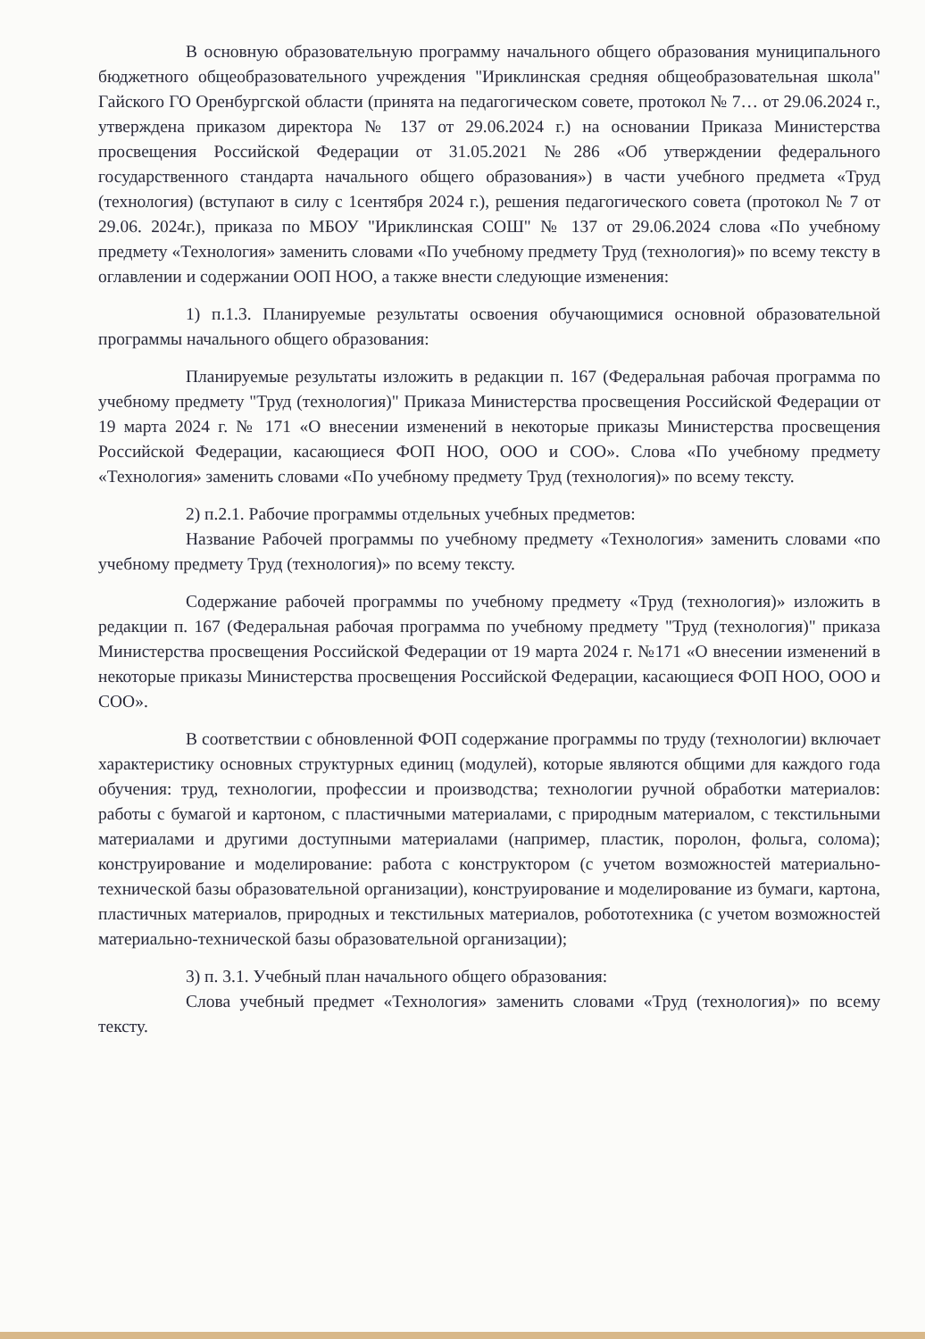В основную образовательную программу начального общего образования муниципального бюджетного общеобразовательного учреждения "Ириклинская средняя общеобразовательная школа" Гайского ГО Оренбургской области (принята на педагогическом совете, протокол № 7… от 29.06.2024 г., утверждена приказом директора № 137 от 29.06.2024 г.) на основании Приказа Министерства просвещения Российской Федерации от 31.05.2021 №286 «Об утверждении федерального государственного стандарта начального общего образования») в части учебного предмета «Труд (технология) (вступают в силу с 1сентября 2024 г.), решения педагогического совета (протокол № 7 от 29.06. 2024г.), приказа по МБОУ "Ириклинская СОШ" № 137 от 29.06.2024 слова «По учебному предмету «Технология» заменить словами «По учебному предмету Труд (технология)» по всему тексту в оглавлении и содержании ООП НОО, а также внести следующие изменения:
1) п.1.3. Планируемые результаты освоения обучающимися основной образовательной программы начального общего образования:
Планируемые результаты изложить в редакции п. 167 (Федеральная рабочая программа по учебному предмету "Труд (технология)" Приказа Министерства просвещения Российской Федерации от 19 марта 2024 г. № 171 «О внесении изменений в некоторые приказы Министерства просвещения Российской Федерации, касающиеся ФОП НОО, ООО и СОО». Слова «По учебному предмету «Технология» заменить словами «По учебному предмету Труд (технология)» по всему тексту.
2) п.2.1. Рабочие программы отдельных учебных предметов:
Название Рабочей программы по учебному предмету «Технология» заменить словами «по учебному предмету Труд (технология)» по всему тексту.
Содержание рабочей программы по учебному предмету «Труд (технология)» изложить в редакции п. 167 (Федеральная рабочая программа по учебному предмету "Труд (технология)" приказа Министерства просвещения Российской Федерации от 19 марта 2024 г. №171 «О внесении изменений в некоторые приказы Министерства просвещения Российской Федерации, касающиеся ФОП НОО, ООО и СОО».
В соответствии с обновленной ФОП содержание программы по труду (технологии) включает характеристику основных структурных единиц (модулей), которые являются общими для каждого года обучения: труд, технологии, профессии и производства; технологии ручной обработки материалов: работы с бумагой и картоном, с пластичными материалами, с природным материалом, с текстильными материалами и другими доступными материалами (например, пластик, поролон, фольга, солома); конструирование и моделирование: работа с конструктором (с учетом возможностей материально- технической базы образовательной организации), конструирование и моделирование из бумаги, картона, пластичных материалов, природных и текстильных материалов, робототехника (с учетом возможностей материально-технической базы образовательной организации);
3) п. 3.1. Учебный план начального общего образования:
Слова учебный предмет «Технология» заменить словами «Труд (технология)» по всему тексту.